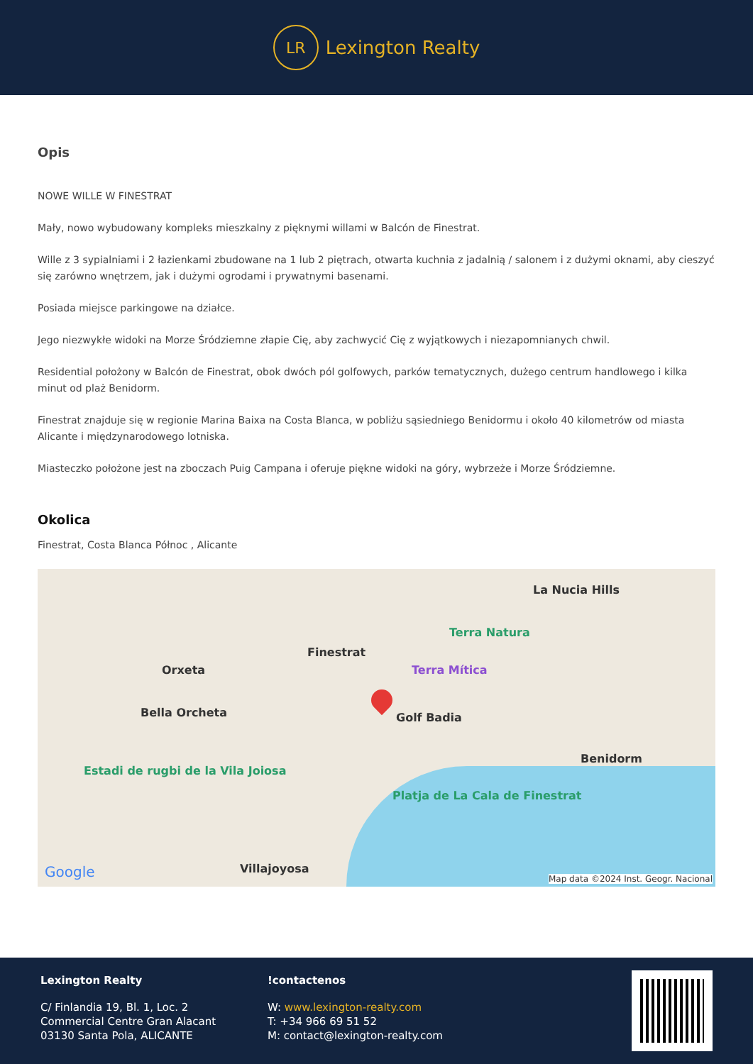LR
Lexington Realty
Opis
NOWE WILLE W FINESTRAT
Mały, nowo wybudowany kompleks mieszkalny z pięknymi willami w Balcón de Finestrat.
Wille z 3 sypialniami i 2 łazienkami zbudowane na 1 lub 2 piętrach, otwarta kuchnia z jadalnią / salonem i z dużymi oknami, aby cieszyć się zarówno wnętrzem, jak i dużymi ogrodami i prywatnymi basenami.
Posiada miejsce parkingowe na działce.
Jego niezwykłe widoki na Morze Śródziemne złapie Cię, aby zachwycić Cię z wyjątkowych i niezapomnianych chwil.
Residential położony w Balcón de Finestrat, obok dwóch pól golfowych, parków tematycznych, dużego centrum handlowego i kilka minut od plaż Benidorm.
Finestrat znajduje się w regionie Marina Baixa na Costa Blanca, w pobliżu sąsiedniego Benidormu i około 40 kilometrów od miasta Alicante i międzynarodowego lotniska.
Miasteczko położone jest na zboczach Puig Campana i oferuje piękne widoki na góry, wybrzeże i Morze Śródziemne.
Okolica
Finestrat, Costa Blanca Północ , Alicante
La Nucia Hills
Finestrat
Orxeta
Terra Natura
Terra Mítica
Bella Orcheta Golf Badia
Benidorm
Estadi de rugbi de la Vila Joiosa
Platja de La Cala de Finestrat
Villajoyosa Google Map data ©2024 Inst. Geogr. Nacional
Lexington Realty
C/ Finlandia 19, Bl. 1, Loc. 2
Commercial Centre Gran Alacant
03130 Santa Pola, ALICANTE
!contactenos
W: www.lexington-realty.com
T: +34 966 69 51 52
M: contact@lexington-realty.com